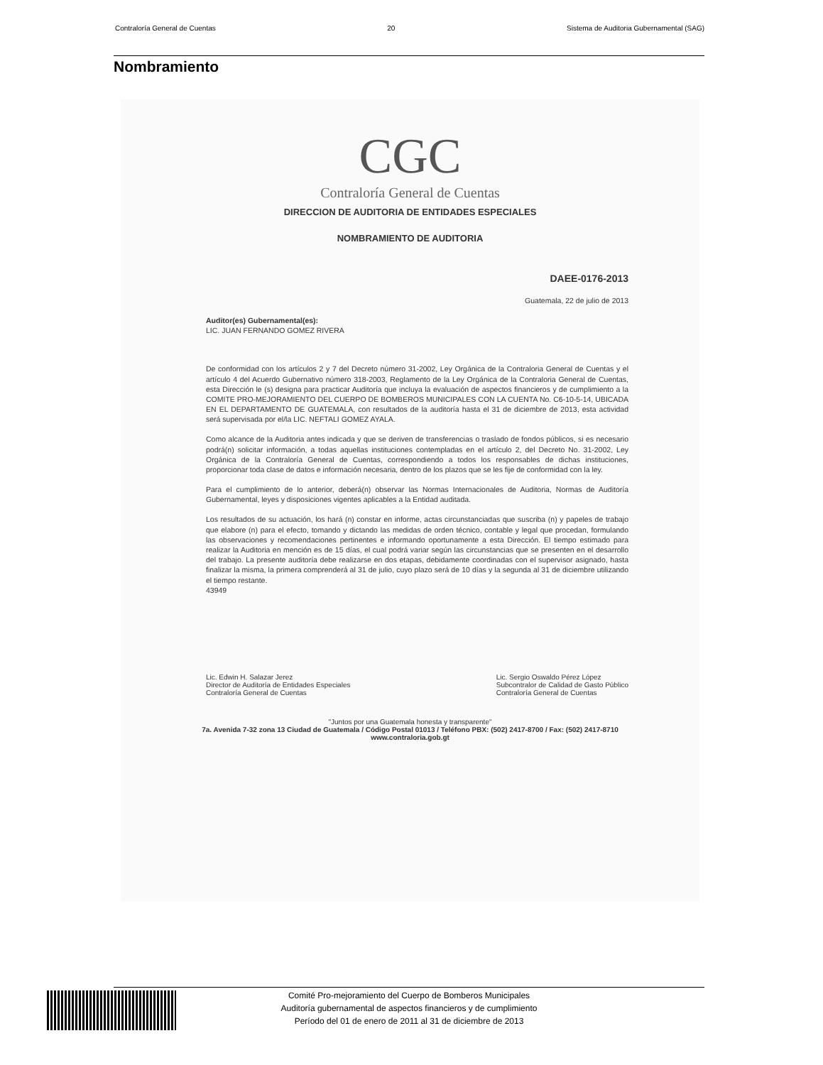Contraloría General de Cuentas 20 Sistema de Auditoria Gubernamental (SAG)
Nombramiento
CGC
Contraloría General de Cuentas
DIRECCION DE AUDITORIA DE ENTIDADES ESPECIALES
NOMBRAMIENTO DE AUDITORIA
DAEE-0176-2013
Guatemala, 22 de julio de 2013
Auditor(es) Gubernamental(es):
LIC. JUAN FERNANDO GOMEZ RIVERA
De conformidad con los artículos 2 y 7 del Decreto número 31-2002, Ley Orgánica de la Contraloria General de Cuentas y el artículo 4 del Acuerdo Gubernativo número 318-2003, Reglamento de la Ley Orgánica de la Contraloria General de Cuentas, esta Dirección le (s) designa para practicar Auditoría que incluya la evaluación de aspectos financieros y de cumplimiento a la COMITE PRO-MEJORAMIENTO DEL CUERPO DE BOMBEROS MUNICIPALES CON LA CUENTA No. C6-10-5-14, UBICADA EN EL DEPARTAMENTO DE GUATEMALA, con resultados de la auditoría hasta el 31 de diciembre de 2013, esta actividad será supervisada por el/la LIC. NEFTALI GOMEZ AYALA.
Como alcance de la Auditoria antes indicada y que se deriven de transferencias o traslado de fondos públicos, si es necesario podrá(n) solicitar información, a todas aquellas instituciones contempladas en el artículo 2, del Decreto No. 31-2002, Ley Orgánica de la Contraloría General de Cuentas, correspondiendo a todos los responsables de dichas instituciones, proporcionar toda clase de datos e información necesaria, dentro de los plazos que se les fije de conformidad con la ley.
Para el cumplimiento de lo anterior, deberá(n) observar las Normas Internacionales de Auditoria, Normas de Auditoría Gubernamental, leyes y disposiciones vigentes aplicables a la Entidad auditada.
Los resultados de su actuación, los hará (n) constar en informe, actas circunstanciadas que suscriba (n) y papeles de trabajo que elabore (n) para el efecto, tomando y dictando las medidas de orden técnico, contable y legal que procedan, formulando las observaciones y recomendaciones pertinentes e informando oportunamente a esta Dirección. El tiempo estimado para realizar la Auditoria en mención es de 15 días, el cual podrá variar según las circunstancias que se presenten en el desarrollo del trabajo. La presente auditoría debe realizarse en dos etapas, debidamente coordinadas con el supervisor asignado, hasta finalizar la misma, la primera comprenderá al 31 de julio, cuyo plazo será de 10 días y la segunda al 31 de diciembre utilizando el tiempo restante.
43949
Lic. Edwin H. Salazar Jerez
Director de Auditoría de Entidades Especiales
Contraloría General de Cuentas
Lic. Sergio Oswaldo Pérez López
Subcontralor de Calidad de Gasto Público
Contraloría General de Cuentas
"Juntos por una Guatemala honesta y transparente"
7a. Avenida 7-32 zona 13 Ciudad de Guatemala / Código Postal 01013 / Teléfono PBX: (502) 2417-8700 / Fax: (502) 2417-8710
www.contraloria.gob.gt
Comité Pro-mejoramiento del Cuerpo de Bomberos Municipales
Auditoría gubernamental de aspectos financieros y de cumplimiento
Período del 01 de enero de 2011 al 31 de diciembre de 2013